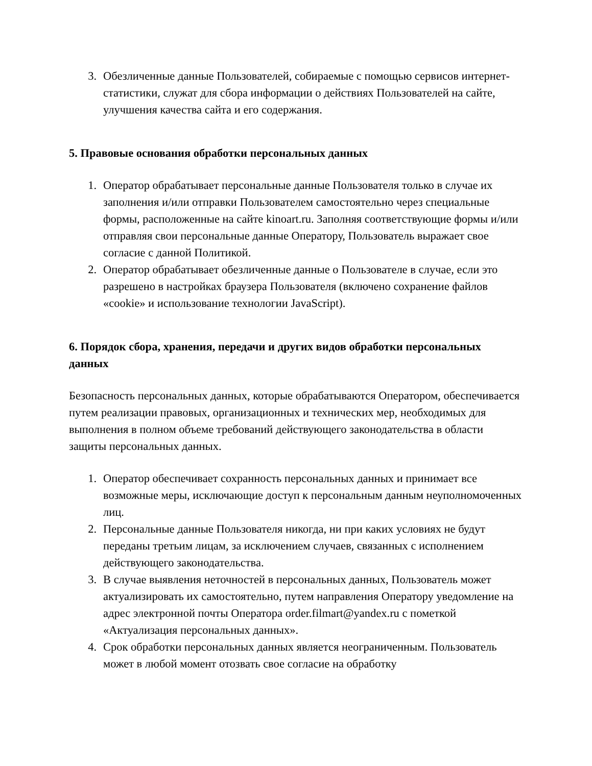3. Обезличенные данные Пользователей, собираемые с помощью сервисов интернет-статистики, служат для сбора информации о действиях Пользователей на сайте, улучшения качества сайта и его содержания.
5. Правовые основания обработки персональных данных
1. Оператор обрабатывает персональные данные Пользователя только в случае их заполнения и/или отправки Пользователем самостоятельно через специальные формы, расположенные на сайте kinoart.ru. Заполняя соответствующие формы и/или отправляя свои персональные данные Оператору, Пользователь выражает свое согласие с данной Политикой.
2. Оператор обрабатывает обезличенные данные о Пользователе в случае, если это разрешено в настройках браузера Пользователя (включено сохранение файлов «cookie» и использование технологии JavaScript).
6. Порядок сбора, хранения, передачи и других видов обработки персональных данных
Безопасность персональных данных, которые обрабатываются Оператором, обеспечивается путем реализации правовых, организационных и технических мер, необходимых для выполнения в полном объеме требований действующего законодательства в области защиты персональных данных.
1. Оператор обеспечивает сохранность персональных данных и принимает все возможные меры, исключающие доступ к персональным данным неуполномоченных лиц.
2. Персональные данные Пользователя никогда, ни при каких условиях не будут переданы третьим лицам, за исключением случаев, связанных с исполнением действующего законодательства.
3. В случае выявления неточностей в персональных данных, Пользователь может актуализировать их самостоятельно, путем направления Оператору уведомление на адрес электронной почты Оператора order.filmart@yandex.ru с пометкой «Актуализация персональных данных».
4. Срок обработки персональных данных является неограниченным. Пользователь может в любой момент отозвать свое согласие на обработку